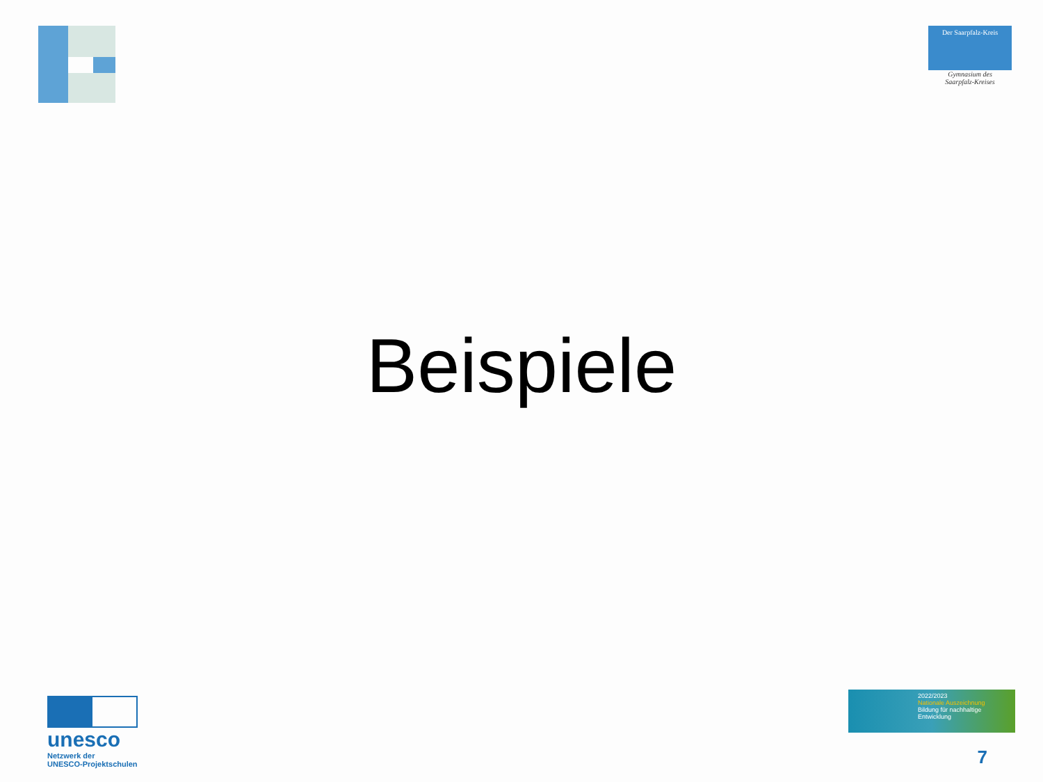Der Saarpfalz-Kreis
Gymnasium des
Saarpfalz-Kreises
Beispiele
unesco
Netzwerk der
UNESCO-Projektschulen
2022/2023
Nationale Auszeichnung
Bildung für nachhaltige
Entwicklung
7